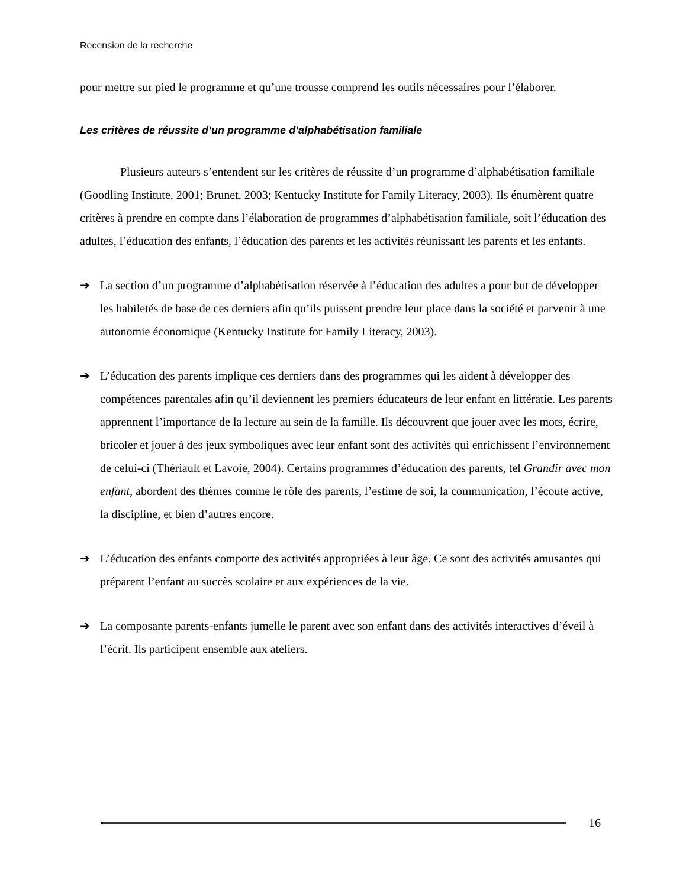Recension de la recherche
pour mettre sur pied le programme et qu’une trousse comprend les outils nécessaires pour l’élaborer.
Les critères de réussite d’un programme d’alphabétisation familiale
Plusieurs auteurs s’entendent sur les critères de réussite d’un programme d’alphabétisation familiale (Goodling Institute, 2001; Brunet, 2003; Kentucky Institute for Family Literacy, 2003). Ils énumèrent quatre critères à prendre en compte dans l’élaboration de programmes d’alphabétisation familiale, soit l’éducation des adultes, l’éducation des enfants, l’éducation des parents et les activités réunissant les parents et les enfants.
➔ La section d’un programme d’alphabétisation réservée à l’éducation des adultes a pour but de développer les habiletés de base de ces derniers afin qu’ils puissent prendre leur place dans la société et parvenir à une autonomie économique (Kentucky Institute for Family Literacy, 2003).
➔ L’éducation des parents implique ces derniers dans des programmes qui les aident à développer des compétences parentales afin qu’il deviennent les premiers éducateurs de leur enfant en littératie. Les parents apprennent l’importance de la lecture au sein de la famille. Ils découvrent que jouer avec les mots, écrire, bricoler et jouer à des jeux symboliques avec leur enfant sont des activités qui enrichissent l’environnement de celui-ci (Thériault et Lavoie, 2004). Certains programmes d’éducation des parents, tel Grandir avec mon enfant, abordent des thèmes comme le rôle des parents, l’estime de soi, la communication, l’écoute active, la discipline, et bien d’autres encore.
➔ L’éducation des enfants comporte des activités appropriées à leur âge. Ce sont des activités amusantes qui préparent l’enfant au succès scolaire et aux expériences de la vie.
➔ La composante parents-enfants jumelle le parent avec son enfant dans des activités interactives d’éveil à l’écrit. Ils participent ensemble aux ateliers.
16